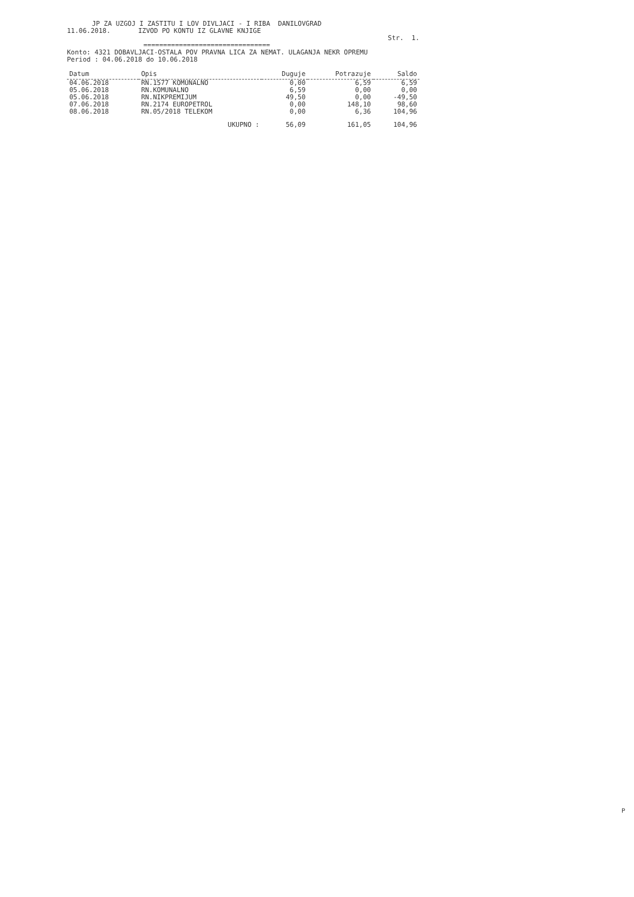JP ZA UZGOJ I ZASTITU I LOV DIVLJACI - I RIBA DANILOVGRAD
11.06.2018. IZVOD PO KONTU IZ GLAVNE KNJIGE
Str. 1.
================================
Konto: 4321 DOBAVLJACI-OSTALA POV PRAVNA LICA ZA NEMAT. ULAGANJA NEKR OPREMU
Period : 04.06.2018 do 10.06.2018
| Datum | Opis | Duguje | Potrazuje | Saldo |
| --- | --- | --- | --- | --- |
| 04.06.2018 | RN.1577 KOMUNALNO | 0,00 | 6,59 | 6,59 |
| 05.06.2018 | RN.KOMUNALNO | 6,59 | 0,00 | 0,00 |
| 05.06.2018 | RN.NIKPREMIJUM | 49,50 | 0,00 | -49,50 |
| 07.06.2018 | RN.2174 EUROPETROL | 0,00 | 148,10 | 98,60 |
| 08.06.2018 | RN.05/2018 TELEKOM | 0,00 | 6,36 | 104,96 |
| | UKUPNO : | 56,09 | 161,05 | 104,96 |
P